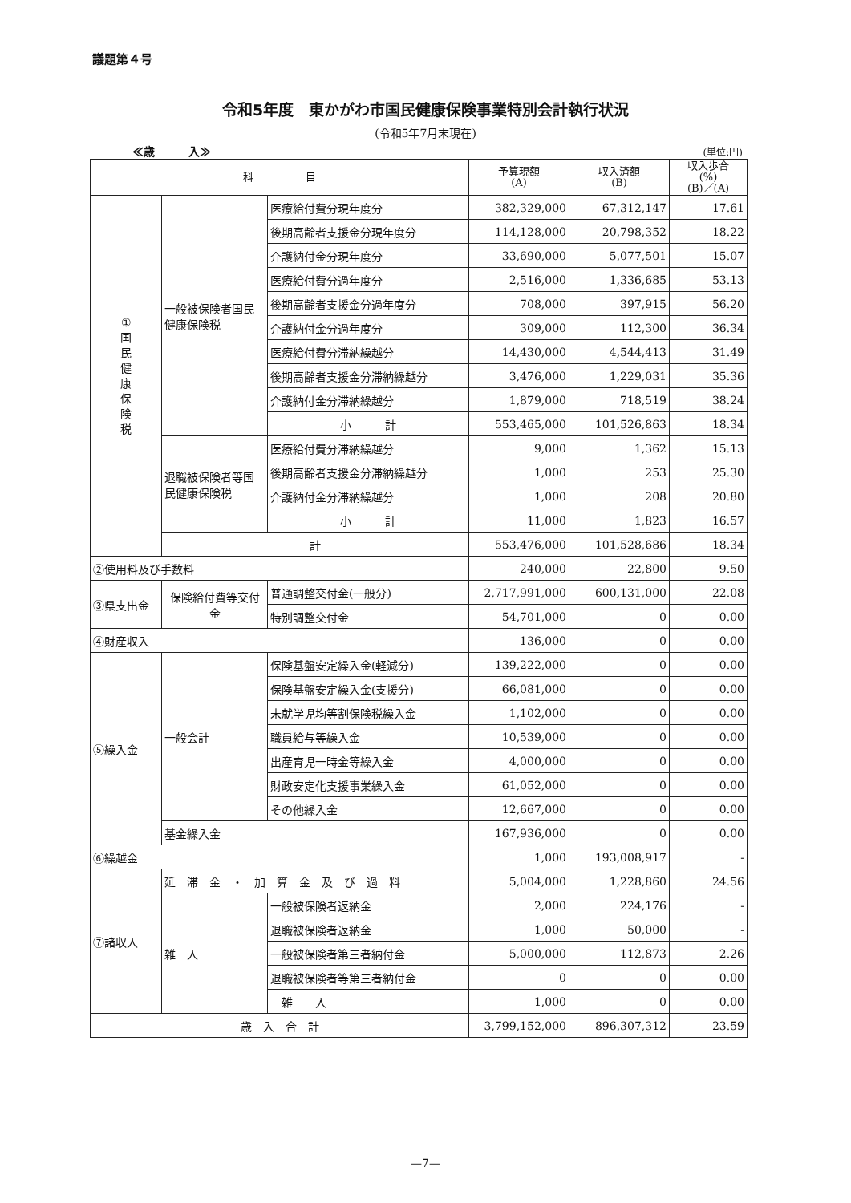議題第４号
令和5年度　東かがわ市国民健康保険事業特別会計執行状況
(令和5年7月末現在)
≪歳　　　入≫ (単位:円)
| 科 目 | | | 予算現額 (A) | 収入済額 (B) | 収入歩合 (%) (B)／(A) |
| --- | --- | --- | --- | --- | --- |
| ① 国 民 健 康 保 険 税 | 一般被保険者国民健康保険税 | 医療給付費分現年度分 | 382,329,000 | 67,312,147 | 17.61 |
| | | 後期高齢者支援金分現年度分 | 114,128,000 | 20,798,352 | 18.22 |
| | | 介護納付金分現年度分 | 33,690,000 | 5,077,501 | 15.07 |
| | | 医療給付費分過年度分 | 2,516,000 | 1,336,685 | 53.13 |
| | | 後期高齢者支援金分過年度分 | 708,000 | 397,915 | 56.20 |
| | | 介護納付金分過年度分 | 309,000 | 112,300 | 36.34 |
| | | 医療給付費分滞納繰越分 | 14,430,000 | 4,544,413 | 31.49 |
| | | 後期高齢者支援金分滞納繰越分 | 3,476,000 | 1,229,031 | 35.36 |
| | | 介護納付金分滞納繰越分 | 1,879,000 | 718,519 | 38.24 |
| | | 小 計 | 553,465,000 | 101,526,863 | 18.34 |
| | 退職被保険者等国民健康保険税 | 医療給付費分滞納繰越分 | 9,000 | 1,362 | 15.13 |
| | | 後期高齢者支援金分滞納繰越分 | 1,000 | 253 | 25.30 |
| | | 介護納付金分滞納繰越分 | 1,000 | 208 | 20.80 |
| | | 小 計 | 11,000 | 1,823 | 16.57 |
| | 計 | | 553,476,000 | 101,528,686 | 18.34 |
| ②使用料及び手数料 | | | 240,000 | 22,800 | 9.50 |
| ③県支出金 | 保険給付費等交付金 | 普通調整交付金(一般分) | 2,717,991,000 | 600,131,000 | 22.08 |
| | | 特別調整交付金 | 54,701,000 | 0 | 0.00 |
| ④財産収入 | | | 136,000 | 0 | 0.00 |
| ⑤繰入金 | 一般会計 | 保険基盤安定繰入金(軽減分) | 139,222,000 | 0 | 0.00 |
| | | 保険基盤安定繰入金(支援分) | 66,081,000 | 0 | 0.00 |
| | | 未就学児均等割保険税繰入金 | 1,102,000 | 0 | 0.00 |
| | | 職員給与等繰入金 | 10,539,000 | 0 | 0.00 |
| | | 出産育児一時金等繰入金 | 4,000,000 | 0 | 0.00 |
| | | 財政安定化支援事業繰入金 | 61,052,000 | 0 | 0.00 |
| | | その他繰入金 | 12,667,000 | 0 | 0.00 |
| | 基金繰入金 | | 167,936,000 | 0 | 0.00 |
| ⑥繰越金 | | | 1,000 | 193,008,917 | - |
| ⑦諸収入 | 延滞金・加算金及び過料 | | 5,004,000 | 1,228,860 | 24.56 |
| | 雑 入 | 一般被保険者返納金 | 2,000 | 224,176 | - |
| | | 退職被保険者返納金 | 1,000 | 50,000 | - |
| | | 一般被保険者第三者納付金 | 5,000,000 | 112,873 | 2.26 |
| | | 退職被保険者等第三者納付金 | 0 | 0 | 0.00 |
| | | 雑 入 | 1,000 | 0 | 0.00 |
| 歳 入 合 計 | | | 3,799,152,000 | 896,307,312 | 23.59 |
—7—